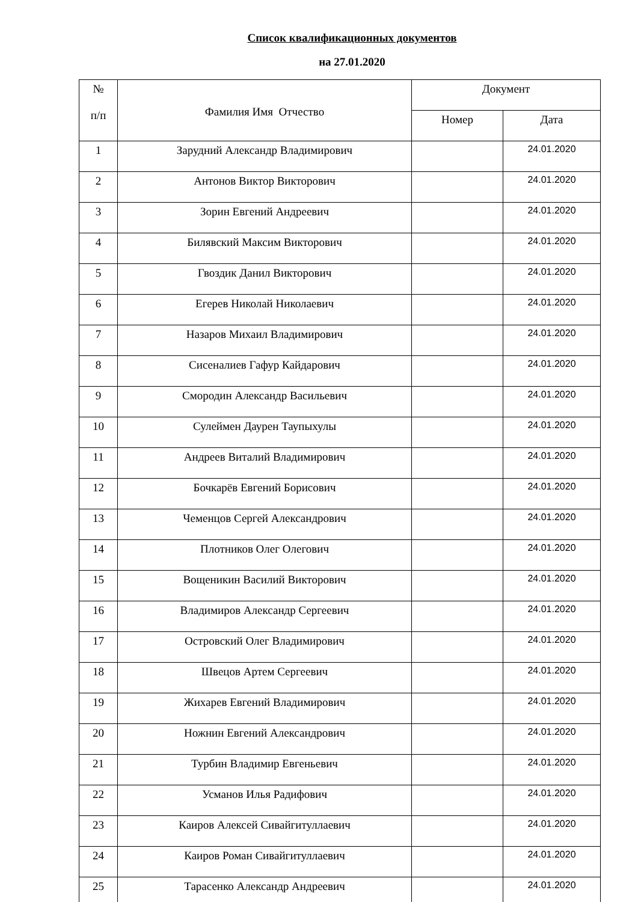Список квалификационных документов
на 27.01.2020
| № п/п | Фамилия Имя Отчество | Документ | |
| --- | --- | --- | --- |
| | | Номер | Дата |
| 1 | Зарудний Александр Владимирович | | 24.01.2020 |
| 2 | Антонов Виктор Викторович | | 24.01.2020 |
| 3 | Зорин Евгений Андреевич | | 24.01.2020 |
| 4 | Билявский Максим Викторович | | 24.01.2020 |
| 5 | Гвоздик Данил Викторович | | 24.01.2020 |
| 6 | Егерев Николай Николаевич | | 24.01.2020 |
| 7 | Назаров Михаил Владимирович | | 24.01.2020 |
| 8 | Сисеналиев Гафур Кайдарович | | 24.01.2020 |
| 9 | Смородин Александр Васильевич | | 24.01.2020 |
| 10 | Сулеймен Даурен Таупыхулы | | 24.01.2020 |
| 11 | Андреев Виталий Владимирович | | 24.01.2020 |
| 12 | Бочкарёв Евгений Борисович | | 24.01.2020 |
| 13 | Чеменцов Сергей Александрович | | 24.01.2020 |
| 14 | Плотников Олег Олегович | | 24.01.2020 |
| 15 | Вощеникин Василий Викторович | | 24.01.2020 |
| 16 | Владимиров Александр Сергеевич | | 24.01.2020 |
| 17 | Островский Олег Владимирович | | 24.01.2020 |
| 18 | Швецов Артем Сергеевич | | 24.01.2020 |
| 19 | Жихарев Евгений Владимирович | | 24.01.2020 |
| 20 | Ножнин Евгений Александрович | | 24.01.2020 |
| 21 | Турбин Владимир Евгеньевич | | 24.01.2020 |
| 22 | Усманов Илья Радифович | | 24.01.2020 |
| 23 | Каиров Алексей Сивайгитуллаевич | | 24.01.2020 |
| 24 | Каиров Роман Сивайгитуллаевич | | 24.01.2020 |
| 25 | Тарасенко Александр Андреевич | | 24.01.2020 |